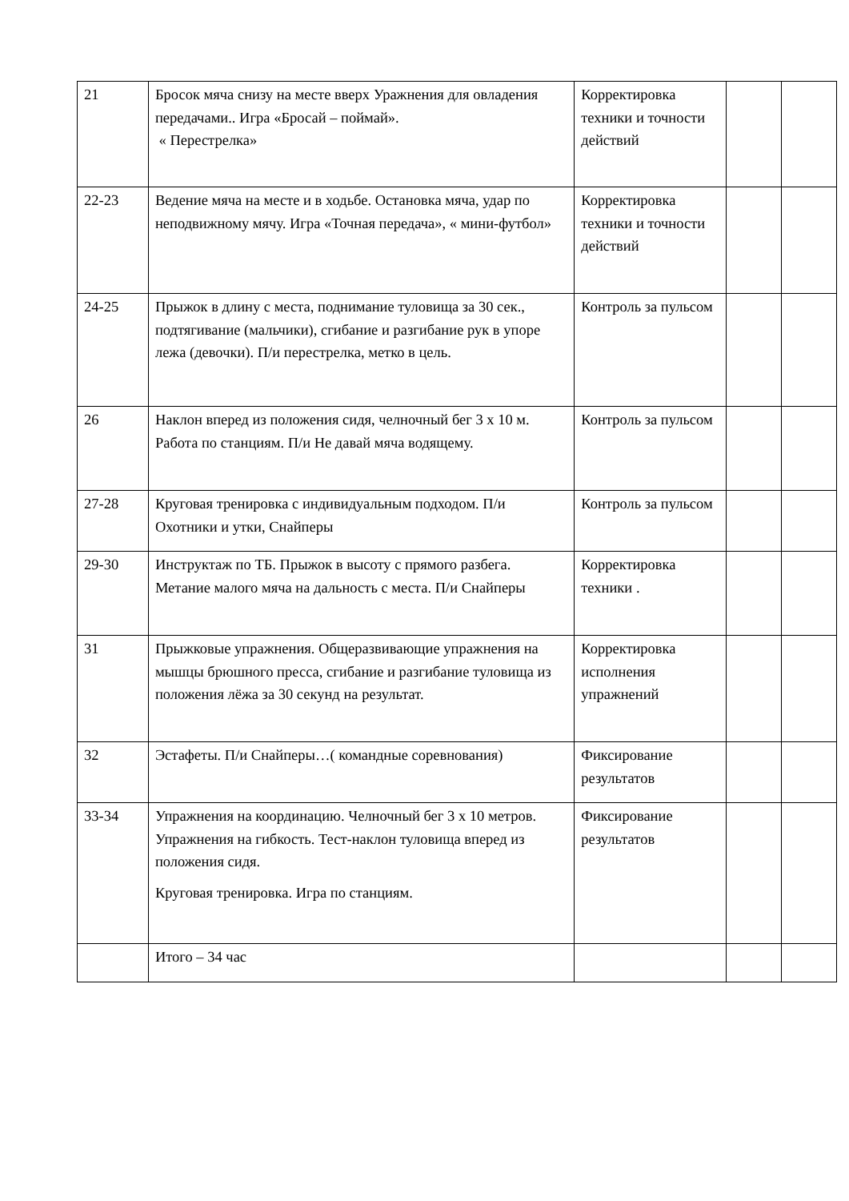| 21 | Бросок мяча снизу на месте вверх Уражнения для овладения передачами.. Игра «Бросай – поймай». « Перестрелка» | Корректировка техники и точности действий | | |
| 22-23 | Ведение мяча на месте и в ходьбе. Остановка мяча, удар по неподвижному мячу. Игра «Точная передача», « мини-футбол» | Корректировка техники и точности действий | | |
| 24-25 | Прыжок в длину с места, поднимание туловища за 30 сек., подтягивание (мальчики), сгибание и разгибание рук в упоре лежа (девочки). П/и перестрелка, метко в цель. | Контроль за пульсом | | |
| 26 | Наклон вперед из положения сидя, челночный бег 3 х 10 м. Работа по станциям. П/и Не давай мяча водящему. | Контроль за пульсом | | |
| 27-28 | Круговая тренировка с индивидуальным подходом. П/и Охотники и утки, Снайперы | Контроль за пульсом | | |
| 29-30 | Инструктаж по ТБ. Прыжок в высоту с прямого разбега. Метание малого мяча на дальность с места. П/и Снайперы | Корректировка техники . | | |
| 31 | Прыжковые упражнения. Общеразвивающие упражнения на мышцы брюшного пресса, сгибание и разгибание туловища из положения лёжа за 30 секунд на результат. | Корректировка исполнения упражнений | | |
| 32 | Эстафеты. П/и Снайперы…( командные соревнования) | Фиксирование результатов | | |
| 33-34 | Упражнения на координацию. Челночный бег 3 х 10 метров. Упражнения на гибкость. Тест-наклон туловища вперед из положения сидя. Круговая тренировка. Игра по станциям. | Фиксирование результатов | | |
| | Итого – 34 час | | | |